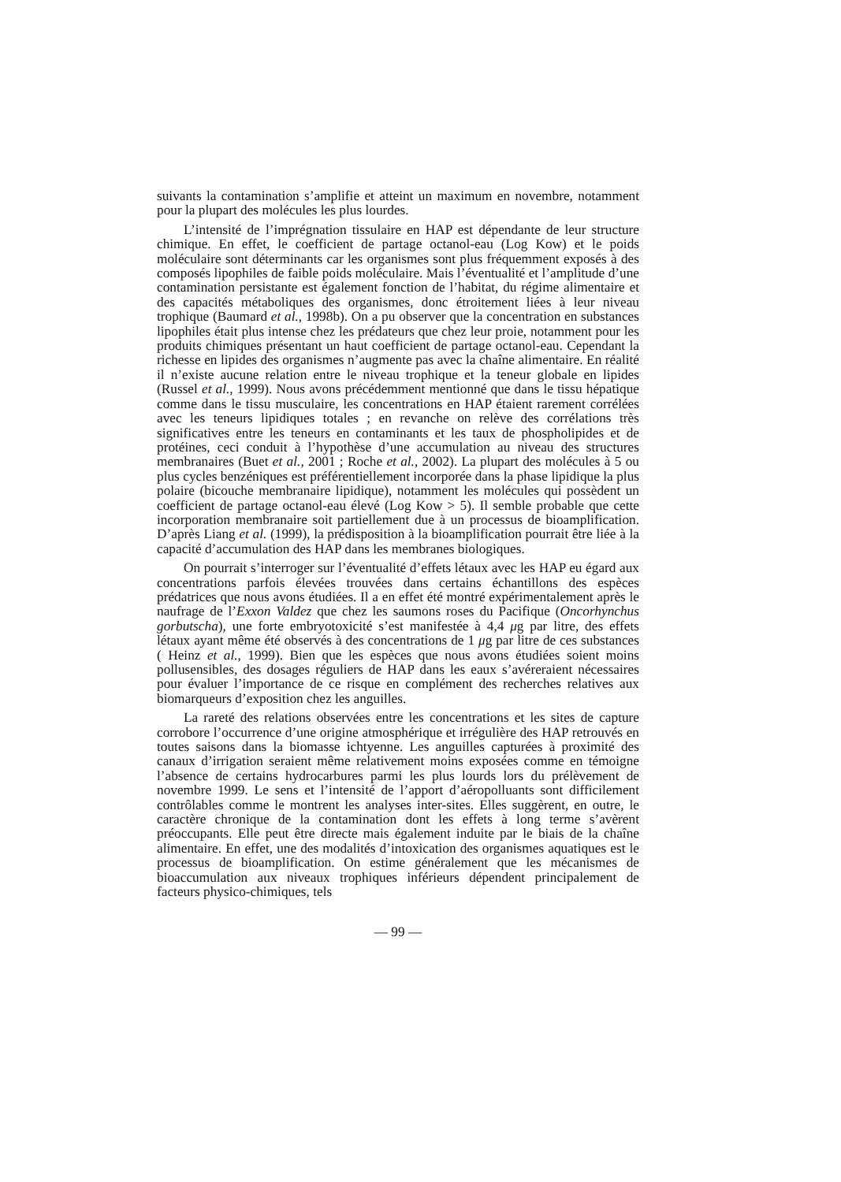suivants la contamination s’amplifie et atteint un maximum en novembre, notamment pour la plupart des molécules les plus lourdes.
L’intensité de l’imprégnation tissulaire en HAP est dépendante de leur structure chimique. En effet, le coefficient de partage octanol-eau (Log Kow) et le poids moléculaire sont déterminants car les organismes sont plus fréquemment exposés à des composés lipophiles de faible poids moléculaire. Mais l’éventualité et l’amplitude d’une contamination persistante est également fonction de l’habitat, du régime alimentaire et des capacités métaboliques des organismes, donc étroitement liées à leur niveau trophique (Baumard et al., 1998b). On a pu observer que la concentration en substances lipophiles était plus intense chez les prédateurs que chez leur proie, notamment pour les produits chimiques présentant un haut coefficient de partage octanol-eau. Cependant la richesse en lipides des organismes n’augmente pas avec la chaîne alimentaire. En réalité il n’existe aucune relation entre le niveau trophique et la teneur globale en lipides (Russel et al., 1999). Nous avons précédemment mentionné que dans le tissu hépatique comme dans le tissu musculaire, les concentrations en HAP étaient rarement corrélées avec les teneurs lipidiques totales ; en revanche on relève des corrélations très significatives entre les teneurs en contaminants et les taux de phospholipides et de protéines, ceci conduit à l’hypothèse d’une accumulation au niveau des structures membranaires (Buet et al., 2001 ; Roche et al., 2002). La plupart des molécules à 5 ou plus cycles benzéniques est préférentiellement incorporée dans la phase lipidique la plus polaire (bicouche membranaire lipidique), notamment les molécules qui possèdent un coefficient de partage octanol-eau élevé (Log Kow > 5). Il semble probable que cette incorporation membranaire soit partiellement due à un processus de bioamplification. D’après Liang et al. (1999), la prédisposition à la bioamplification pourrait être liée à la capacité d’accumulation des HAP dans les membranes biologiques.
On pourrait s’interroger sur l’éventualité d’effets létaux avec les HAP eu égard aux concentrations parfois élevées trouvées dans certains échantillons des espèces prédatrices que nous avons étudiées. Il a en effet été montré expérimentalement après le naufrage de l’Exxon Valdez que chez les saumons roses du Pacifique (Oncorhynchus gorbutscha), une forte embryotoxicité s’est manifestée à 4,4 μg par litre, des effets létaux ayant même été observés à des concentrations de 1 μg par litre de ces substances ( Heinz et al., 1999). Bien que les espèces que nous avons étudiées soient moins pollusensibles, des dosages réguliers de HAP dans les eaux s’avéreraient nécessaires pour évaluer l’importance de ce risque en complément des recherches relatives aux biomarqueurs d’exposition chez les anguilles.
La rareté des relations observées entre les concentrations et les sites de capture corrobore l’occurrence d’une origine atmosphérique et irrégulière des HAP retrouvés en toutes saisons dans la biomasse ichtyenne. Les anguilles capturées à proximité des canaux d’irrigation seraient même relativement moins exposées comme en témoigne l’absence de certains hydrocarbures parmi les plus lourds lors du prélèvement de novembre 1999. Le sens et l’intensité de l’apport d’aéropolluants sont difficilement contrôlables comme le montrent les analyses inter-sites. Elles suggèrent, en outre, le caractère chronique de la contamination dont les effets à long terme s’avèrent préoccupants. Elle peut être directe mais également induite par le biais de la chaîne alimentaire. En effet, une des modalités d’intoxication des organismes aquatiques est le processus de bioamplification. On estime généralement que les mécanismes de bioaccumulation aux niveaux trophiques inférieurs dépendent principalement de facteurs physico-chimiques, tels
— 99 —